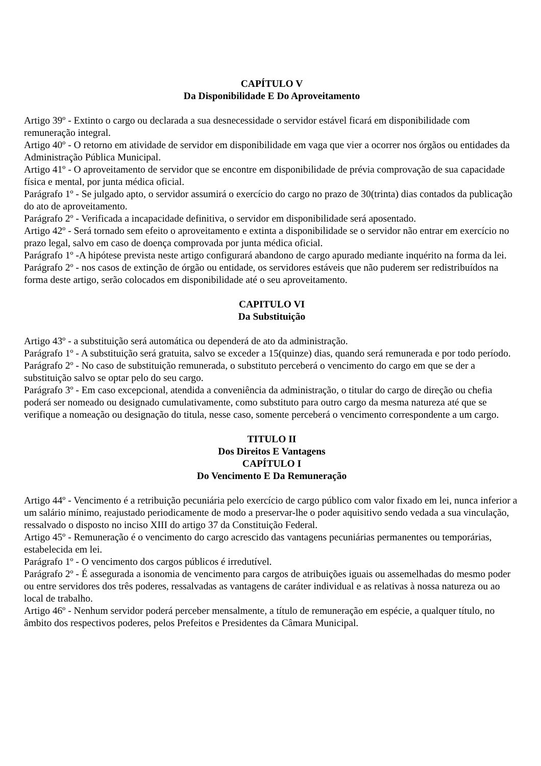CAPÍTULO V
Da Disponibilidade E Do Aproveitamento
Artigo 39º - Extinto o cargo ou declarada a sua desnecessidade o servidor estável ficará em disponibilidade com remuneração integral.
Artigo 40º - O retorno em atividade de servidor em disponibilidade em vaga que vier a ocorrer nos órgãos ou entidades da Administração Pública Municipal.
Artigo 41º - O aproveitamento de servidor que se encontre em disponibilidade de prévia comprovação de sua capacidade física e mental, por junta médica oficial.
Parágrafo 1º - Se julgado apto, o servidor assumirá o exercício do cargo no prazo de 30(trinta) dias contados da publicação do ato de aproveitamento.
Parágrafo 2º - Verificada a incapacidade definitiva, o servidor em disponibilidade será aposentado.
Artigo 42º - Será tornado sem efeito o aproveitamento e extinta a disponibilidade se o servidor não entrar em exercício no prazo legal, salvo em caso de doença comprovada por junta médica oficial.
Parágrafo 1º -A hipótese prevista neste artigo configurará abandono de cargo apurado mediante inquérito na forma da lei.
Parágrafo 2º - nos casos de extinção de órgão ou entidade, os servidores estáveis que não puderem ser redistribuídos na forma deste artigo, serão colocados em disponibilidade até o seu aproveitamento.
CAPITULO VI
Da Substituição
Artigo 43º - a substituição será automática ou dependerá de ato da administração.
Parágrafo 1º - A substituição será gratuita, salvo se exceder a 15(quinze) dias, quando será remunerada e por todo período.
Parágrafo 2º - No caso de substituição remunerada, o substituto perceberá o vencimento do cargo em que se der a substituição salvo se optar pelo do seu cargo.
Parágrafo 3º - Em caso excepcional, atendida a conveniência da administração, o titular do cargo de direção ou chefia poderá ser nomeado ou designado cumulativamente, como substituto para outro cargo da mesma natureza até que se verifique a nomeação ou designação do titula, nesse caso, somente perceberá o vencimento correspondente a um cargo.
TITULO II
Dos Direitos E Vantagens
CAPÍTULO I
Do Vencimento E Da Remuneração
Artigo 44º - Vencimento é a retribuição pecuniária pelo exercício de cargo público com valor fixado em lei, nunca inferior a um salário mínimo, reajustado periodicamente de modo a preservar-lhe o poder aquisitivo sendo vedada a sua vinculação, ressalvado o disposto no inciso XIII do artigo 37 da Constituição Federal.
Artigo 45º - Remuneração é o vencimento do cargo acrescido das vantagens pecuniárias permanentes ou temporárias, estabelecida em lei.
Parágrafo 1º - O vencimento dos cargos públicos é irredutível.
Parágrafo 2º - É assegurada a isonomia de vencimento para cargos de atribuições iguais ou assemelhadas do mesmo poder ou entre servidores dos três poderes, ressalvadas as vantagens de caráter individual e as relativas à nossa natureza ou ao local de trabalho.
Artigo 46º - Nenhum servidor poderá perceber mensalmente, a título de remuneração em espécie, a qualquer título, no âmbito dos respectivos poderes, pelos Prefeitos e Presidentes da Câmara Municipal.